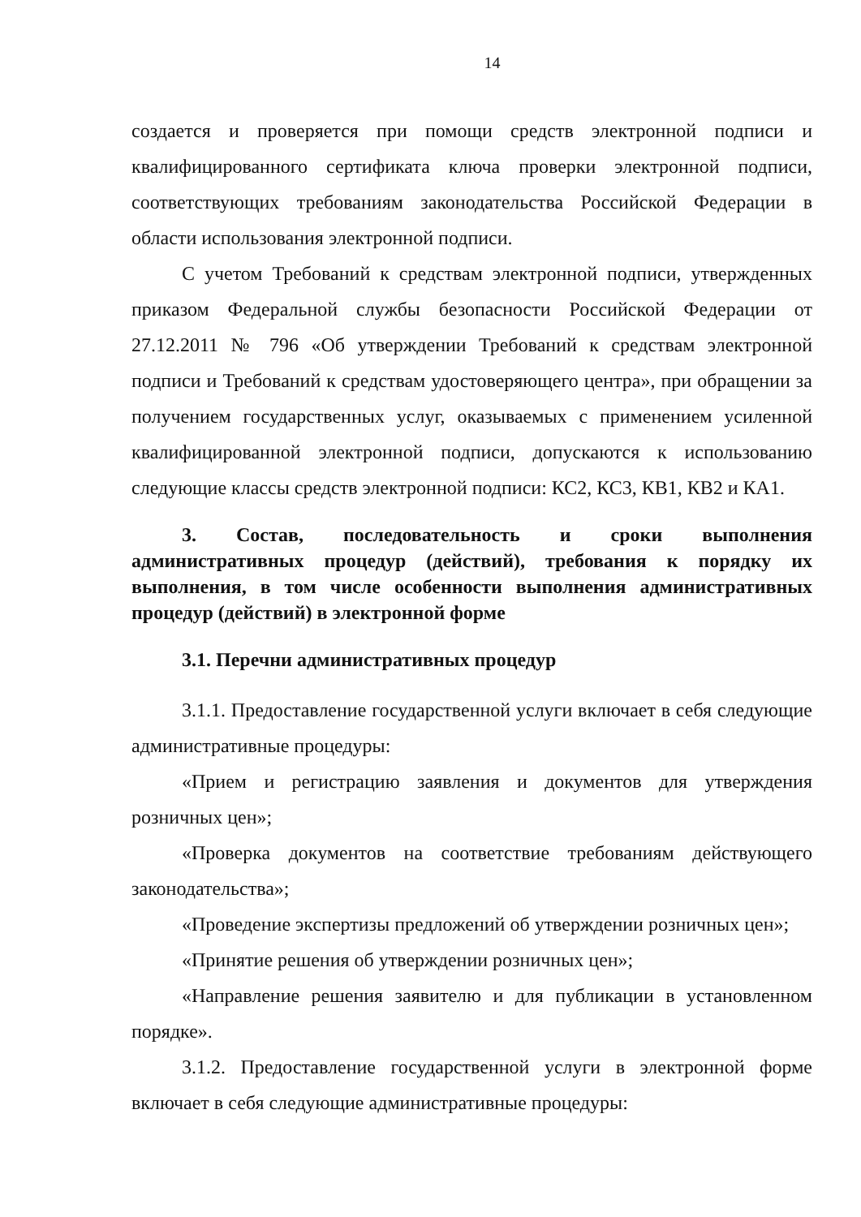14
создается и проверяется при помощи средств электронной подписи и квалифицированного сертификата ключа проверки электронной подписи, соответствующих требованиям законодательства Российской Федерации в области использования электронной подписи.
С учетом Требований к средствам электронной подписи, утвержденных приказом Федеральной службы безопасности Российской Федерации от 27.12.2011 № 796 «Об утверждении Требований к средствам электронной подписи и Требований к средствам удостоверяющего центра», при обращении за получением государственных услуг, оказываемых с применением усиленной квалифицированной электронной подписи, допускаются к использованию следующие классы средств электронной подписи: КС2, КС3, КВ1, КВ2 и КА1.
3. Состав, последовательность и сроки выполнения административных процедур (действий), требования к порядку их выполнения, в том числе особенности выполнения административных процедур (действий) в электронной форме
3.1. Перечни административных процедур
3.1.1. Предоставление государственной услуги включает в себя следующие административные процедуры:
«Прием и регистрацию заявления и документов для утверждения розничных цен»;
«Проверка документов на соответствие требованиям действующего законодательства»;
«Проведение экспертизы предложений об утверждении розничных цен»;
«Принятие решения об утверждении розничных цен»;
«Направление решения заявителю и для публикации в установленном порядке».
3.1.2. Предоставление государственной услуги в электронной форме включает в себя следующие административные процедуры: